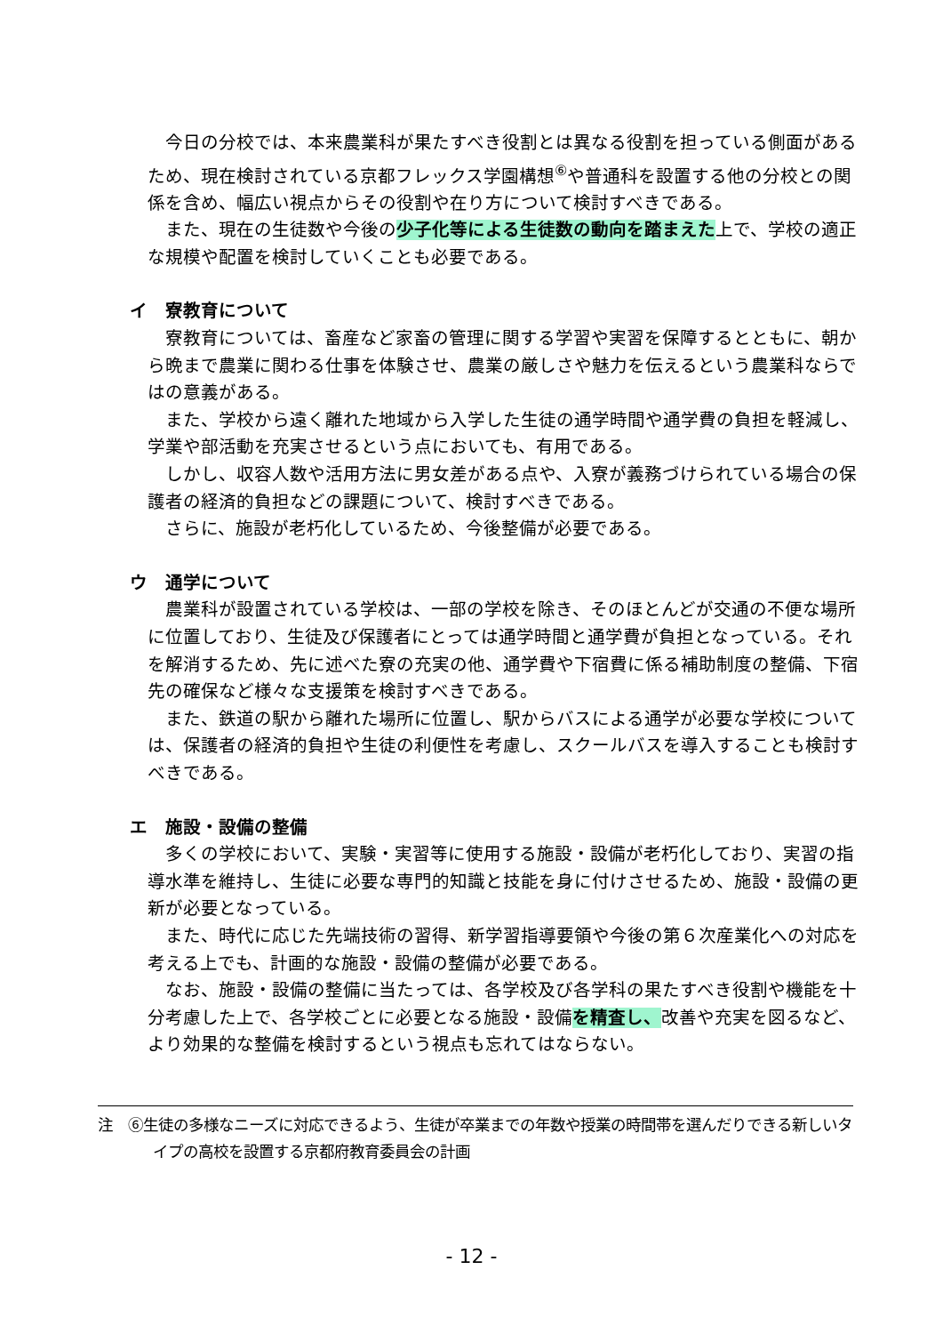今日の分校では、本来農業科が果たすべき役割とは異なる役割を担っている側面があるため、現在検討されている京都フレックス学園構想<sup>⑥</sup>や普通科を設置する他の分校との関係を含め、幅広い視点からその役割や在り方について検討すべきである。
また、現在の生徒数や今後の少子化等による生徒数の動向を踏まえた上で、学校の適正な規模や配置を検討していくことも必要である。
イ　寮教育について
寮教育については、畜産など家畜の管理に関する学習や実習を保障するとともに、朝から晩まで農業に関わる仕事を体験させ、農業の厳しさや魅力を伝えるという農業科ならではの意義がある。
また、学校から遠く離れた地域から入学した生徒の通学時間や通学費の負担を軽減し、学業や部活動を充実させるという点においても、有用である。
しかし、収容人数や活用方法に男女差がある点や、入寮が義務づけられている場合の保護者の経済的負担などの課題について、検討すべきである。
さらに、施設が老朽化しているため、今後整備が必要である。
ウ　通学について
農業科が設置されている学校は、一部の学校を除き、そのほとんどが交通の不便な場所に位置しており、生徒及び保護者にとっては通学時間と通学費が負担となっている。それを解消するため、先に述べた寮の充実の他、通学費や下宿費に係る補助制度の整備、下宿先の確保など様々な支援策を検討すべきである。
また、鉄道の駅から離れた場所に位置し、駅からバスによる通学が必要な学校については、保護者の経済的負担や生徒の利便性を考慮し、スクールバスを導入することも検討すべきである。
エ　施設・設備の整備
多くの学校において、実験・実習等に使用する施設・設備が老朽化しており、実習の指導水準を維持し、生徒に必要な専門的知識と技能を身に付けさせるため、施設・設備の更新が必要となっている。
また、時代に応じた先端技術の習得、新学習指導要領や今後の第６次産業化への対応を考える上でも、計画的な施設・設備の整備が必要である。
なお、施設・設備の整備に当たっては、各学校及び各学科の果たすべき役割や機能を十分考慮した上で、各学校ごとに必要となる施設・設備を精査し、改善や充実を図るなど、より効果的な整備を検討するという視点も忘れてはならない。
注　⑥生徒の多様なニーズに対応できるよう、生徒が卒業までの年数や授業の時間帯を選んだりできる新しいタイプの高校を設置する京都府教育委員会の計画
- 12 -